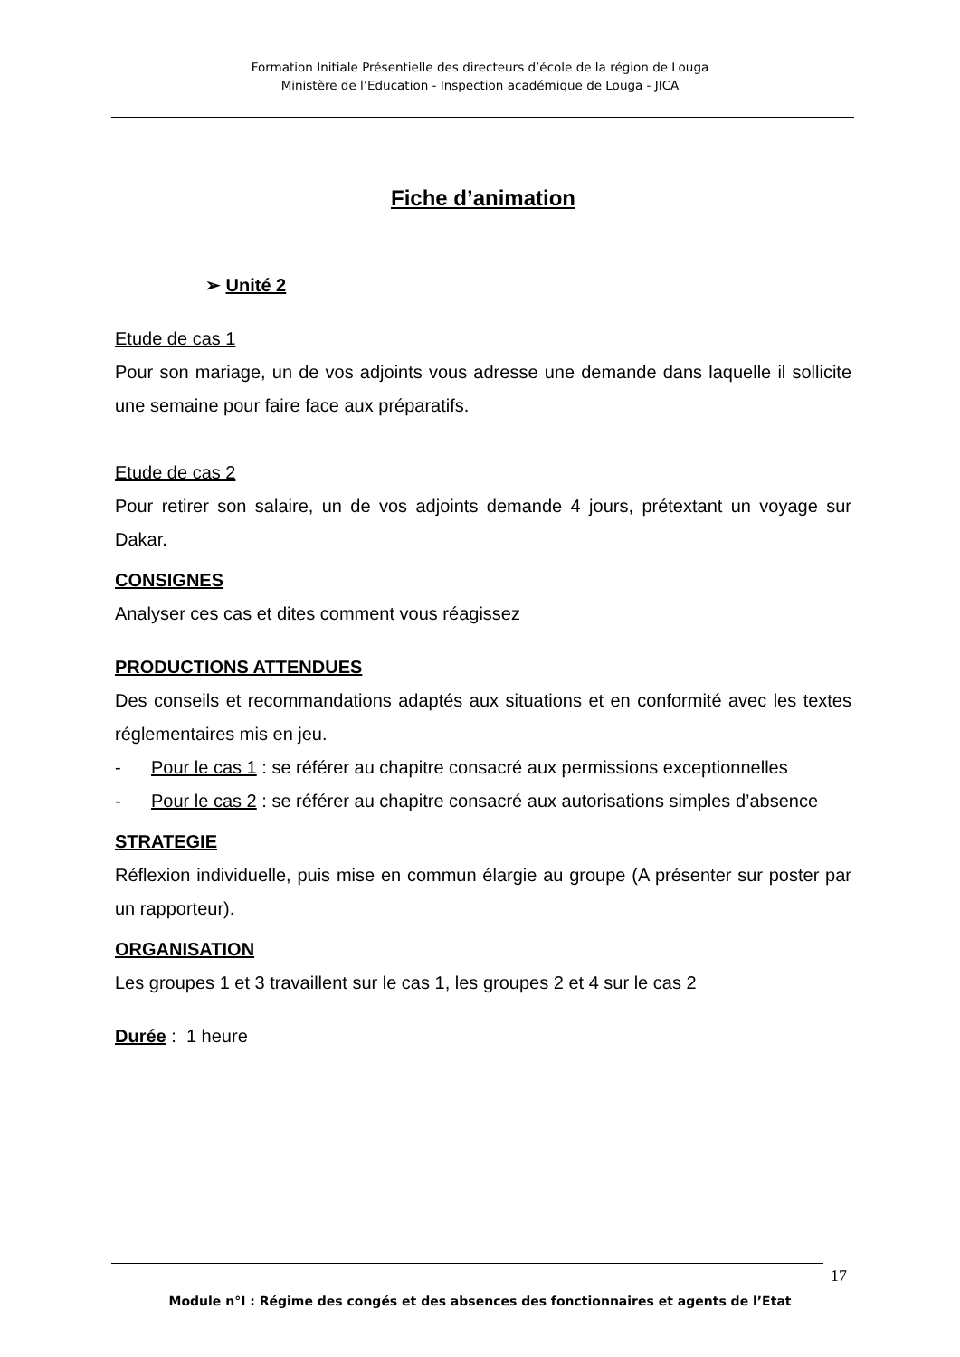Formation Initiale Présentielle des directeurs d’école de la région de Louga
Ministère de l’Education - Inspection académique de Louga - JICA
Fiche d’animation
➢ Unité 2
Etude de cas 1
Pour son mariage, un de vos adjoints vous adresse une demande dans laquelle il sollicite une semaine pour faire face aux préparatifs.
Etude de cas 2
Pour retirer son salaire, un de vos adjoints demande 4 jours, prétextant un voyage sur Dakar.
CONSIGNES
Analyser ces cas et dites comment vous réagissez
PRODUCTIONS ATTENDUES
Des conseils et recommandations adaptés aux situations et en conformité avec les textes réglementaires mis en jeu.
- Pour le cas 1 : se référer au chapitre consacré aux permissions exceptionnelles
- Pour le cas 2 : se référer au chapitre consacré aux autorisations simples d’absence
STRATEGIE
Réflexion individuelle, puis mise en commun élargie au groupe (A présenter sur poster par un rapporteur).
ORGANISATION
Les groupes 1 et 3 travaillent sur le cas 1, les groupes 2 et 4 sur le cas 2
Durée : 1 heure
17
Module n°I : Régime des congés et des absences des fonctionnaires et agents de l’Etat